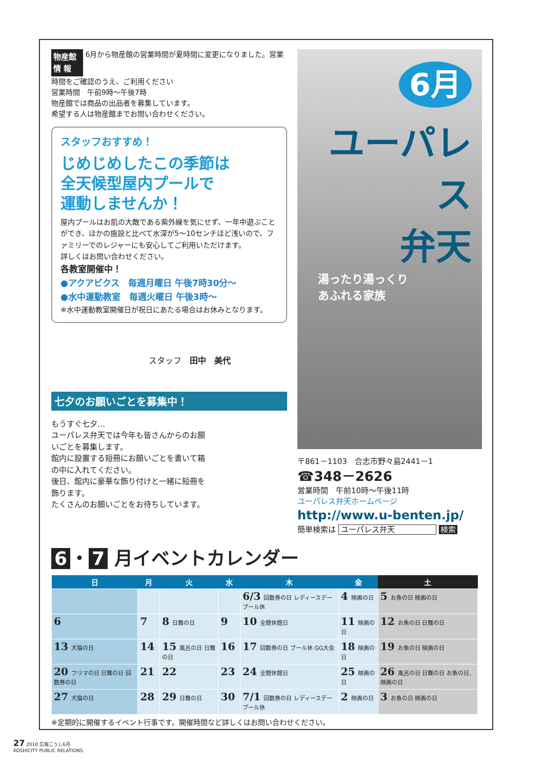物産館 情 報 6月から物産館の営業時間が夏時間に変更になりました。営業時間をご確認のうえ、ご利用ください
営業時間　午前9時～午後7時
物産館では商品の出品者を募集しています。
希望する人は物産館までお問い合わせください。
スタッフおすすめ！
じめじめしたこの季節は
全天候型屋内プールで
運動しませんか！
屋内プールはお肌の大敵である紫外線を気にせず、一年中遊ぶことができ、ほかの施設と比べて水深が5～10センチほど浅いので、ファミリーでのレジャーにも安心してご利用いただけます。
詳しくはお問い合わせください。
各教室開催中！
●アクアビクス　毎週月曜日 午後7時30分～
●水中運動教室　毎週火曜日 午後3時～
※水中運動教室開催日が祝日にあたる場合はお休みとなります。
スタッフ　田中　美代
七夕のお願いごとを募集中！
もうすぐ七夕…
ユーパレス弁天では今年も皆さんからのお願いごとを募集します。
館内に設置する短冊にお願いごとを書いて箱の中に入れてください。
後日、館内に豪華な飾り付けと一緒に短冊を飾ります。
たくさんのお願いごとをお待ちしています。
6月
ユーパレス
弁天
湯ったり湯っくり
あふれる家族
〒861－1103　合志市野々島2441－1
☎348－2626
営業時間　午前10時～午後11時
ユーパレス弁天ホームページ
http://www.u-benten.jp/
簡単検索は ユーパレス弁天 検索
6 ・ 7 月イベントカレンダー
| 日 | 月 | 火 | 水 | 木 | 金 | 土 |
| --- | --- | --- | --- | --- | --- | --- |
| | | | | 6/3 回数券の日 レディースデー プール休 | 4 映画の日 | 5 お魚の日 映画の日 |
| 6 | 7 | 8 日舞の日 | 9 | 10 全館休館日 | 11 映画の日 | 12 お魚の日 日舞の日 |
| 13 犬猫の日 | 14 | 15 風呂の日 日舞の日 | 16 | 17 回数券の日 プール休 GG大会 | 18 映画の日 | 19 お魚の日 映画の日 |
| 20 フリマの日 日舞の日 回数券の日 | 21 | 22 | 23 | 24 全館休館日 | 25 映画の日 | 26 風呂の日 日舞の日 お魚の日、映画の日 |
| 27 犬猫の日 | 28 | 29 日舞の日 | 30 | 7/1 回数券の日 レディースデー プール休 | 2 映画の日 | 3 お魚の日 映画の日 |
※定期的に開催するイベント行事です。開催時間など詳しくはお問い合わせください。
27 2010 広報こうし6月
KOSHICITY PUBLIC RELATIONS